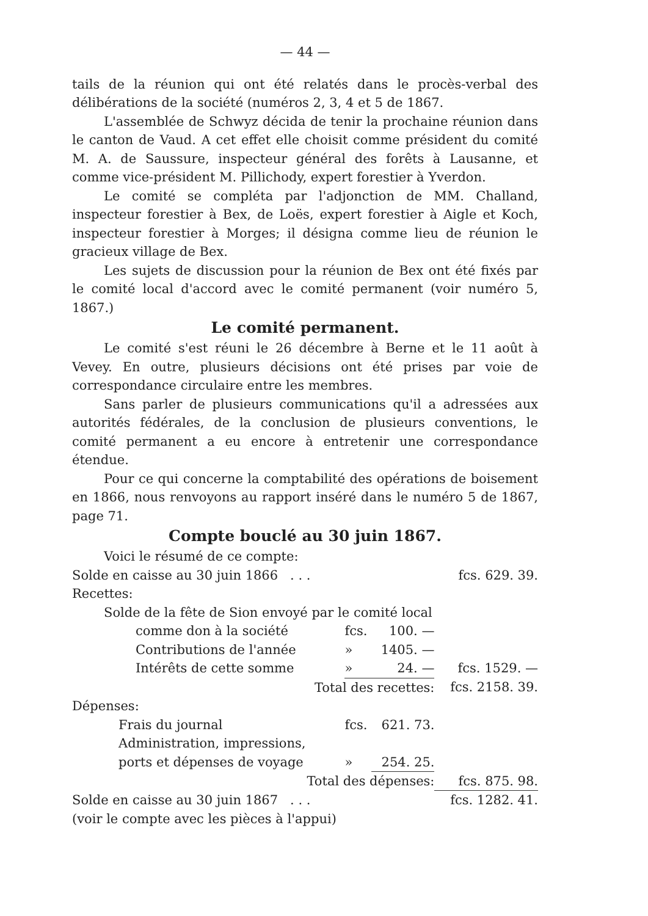— 44 —
tails de la réunion qui ont été relatés dans le procès-verbal des délibérations de la société (numéros 2, 3, 4 et 5 de 1867.
L'assemblée de Schwyz décida de tenir la prochaine réunion dans le canton de Vaud. A cet effet elle choisit comme président du comité M. A. de Saussure, inspecteur général des forêts à Lausanne, et comme vice-président M. Pillichody, expert forestier à Yverdon.
Le comité se compléta par l'adjonction de MM. Challand, inspecteur forestier à Bex, de Loës, expert forestier à Aigle et Koch, inspecteur forestier à Morges; il désigna comme lieu de réunion le gracieux village de Bex.
Les sujets de discussion pour la réunion de Bex ont été fixés par le comité local d'accord avec le comité permanent (voir numéro 5, 1867.)
Le comité permanent.
Le comité s'est réuni le 26 décembre à Berne et le 11 août à Vevey. En outre, plusieurs décisions ont été prises par voie de correspondance circulaire entre les membres.
Sans parler de plusieurs communications qu'il a adressées aux autorités fédérales, de la conclusion de plusieurs conventions, le comité permanent a eu encore à entretenir une correspondance étendue.
Pour ce qui concerne la comptabilité des opérations de boisement en 1866, nous renvoyons au rapport inséré dans le numéro 5 de 1867, page 71.
Compte bouclé au 30 juin 1867.
Voici le résumé de ce compte:
| Solde en caisse au 30 juin 1866 . . . | | | fcs. 629. 39. |
| Recettes: | | | |
| Solde de la fête de Sion envoyé par le comité local | | | |
| comme don à la société | fcs. | 100. — | |
| Contributions de l'année | » | 1405. — | |
| Intérêts de cette somme | » | 24. — | fcs. 1529. — |
| Total des recettes: | | | fcs. 2158. 39. |
| Dépenses: | | | |
| Frais du journal | fcs. | 621. 73. | |
| Administration, impressions, | | | |
| ports et dépenses de voyage | » | 254. 25. | |
| Total des dépenses: | | | fcs. 875. 98. |
| Solde en caisse au 30 juin 1867 . . . | | | fcs. 1282. 41. |
| (voir le compte avec les pièces à l'appui) | | | |